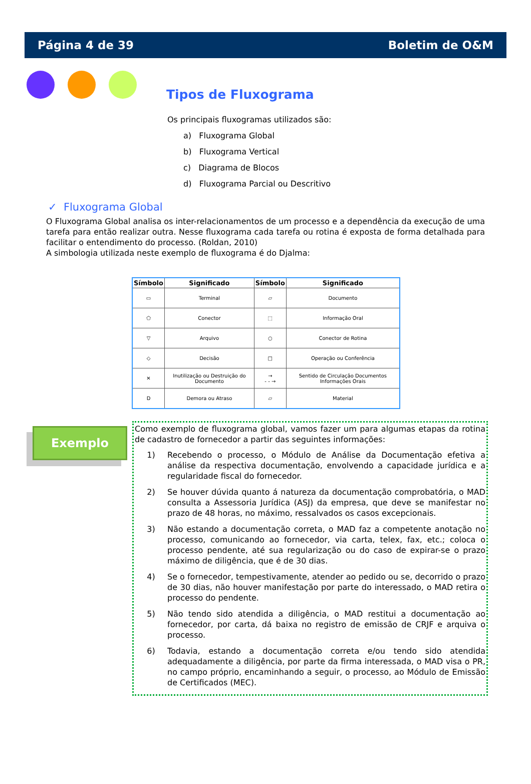Página 4 de 39 Boletim de O&M
Tipos de Fluxograma
Os principais fluxogramas utilizados são:
a) Fluxograma Global
b) Fluxograma Vertical
c) Diagrama de Blocos
d) Fluxograma Parcial ou Descritivo
✓ Fluxograma Global
O Fluxograma Global analisa os inter-relacionamentos de um processo e a dependência da execução de uma tarefa para então realizar outra. Nesse fluxograma cada tarefa ou rotina é exposta de forma detalhada para facilitar o entendimento do processo. (Roldan, 2010)
A simbologia utilizada neste exemplo de fluxograma é do Djalma:
| Símbolo | Significado | Símbolo | Significado |
| --- | --- | --- | --- |
| ▭ | Terminal | ▱ | Documento |
| ⬠ | Conector | ⬚ | Informação Oral |
| ▽ | Arquivo | ○ | Conector de Rotina |
| ◇ | Decisão | □ | Operação ou Conferência |
| ✕ | Inutilização ou Destruição do Documento | → - - → | Sentido de Circulação Documentos Informações Orais |
| D | Demora ou Atraso | ▱ | Material |
Exemplo
Como exemplo de fluxograma global, vamos fazer um para algumas etapas da rotina de cadastro de fornecedor a partir das seguintes informações:
1) Recebendo o processo, o Módulo de Análise da Documentação efetiva a análise da respectiva documentação, envolvendo a capacidade jurídica e a regularidade fiscal do fornecedor.
2) Se houver dúvida quanto á natureza da documentação comprobatória, o MAD consulta a Assessoria Jurídica (ASJ) da empresa, que deve se manifestar no prazo de 48 horas, no máximo, ressalvados os casos excepcionais.
3) Não estando a documentação correta, o MAD faz a competente anotação no processo, comunicando ao fornecedor, via carta, telex, fax, etc.; coloca o processo pendente, até sua regularização ou do caso de expirar-se o prazo máximo de diligência, que é de 30 dias.
4) Se o fornecedor, tempestivamente, atender ao pedido ou se, decorrido o prazo de 30 dias, não houver manifestação por parte do interessado, o MAD retira o processo do pendente.
5) Não tendo sido atendida a diligência, o MAD restitui a documentação ao fornecedor, por carta, dá baixa no registro de emissão de CRJF e arquiva o processo.
6) Todavia, estando a documentação correta e/ou tendo sido atendida adequadamente a diligência, por parte da firma interessada, o MAD visa o PR, no campo próprio, encaminhando a seguir, o processo, ao Módulo de Emissão de Certificados (MEC).